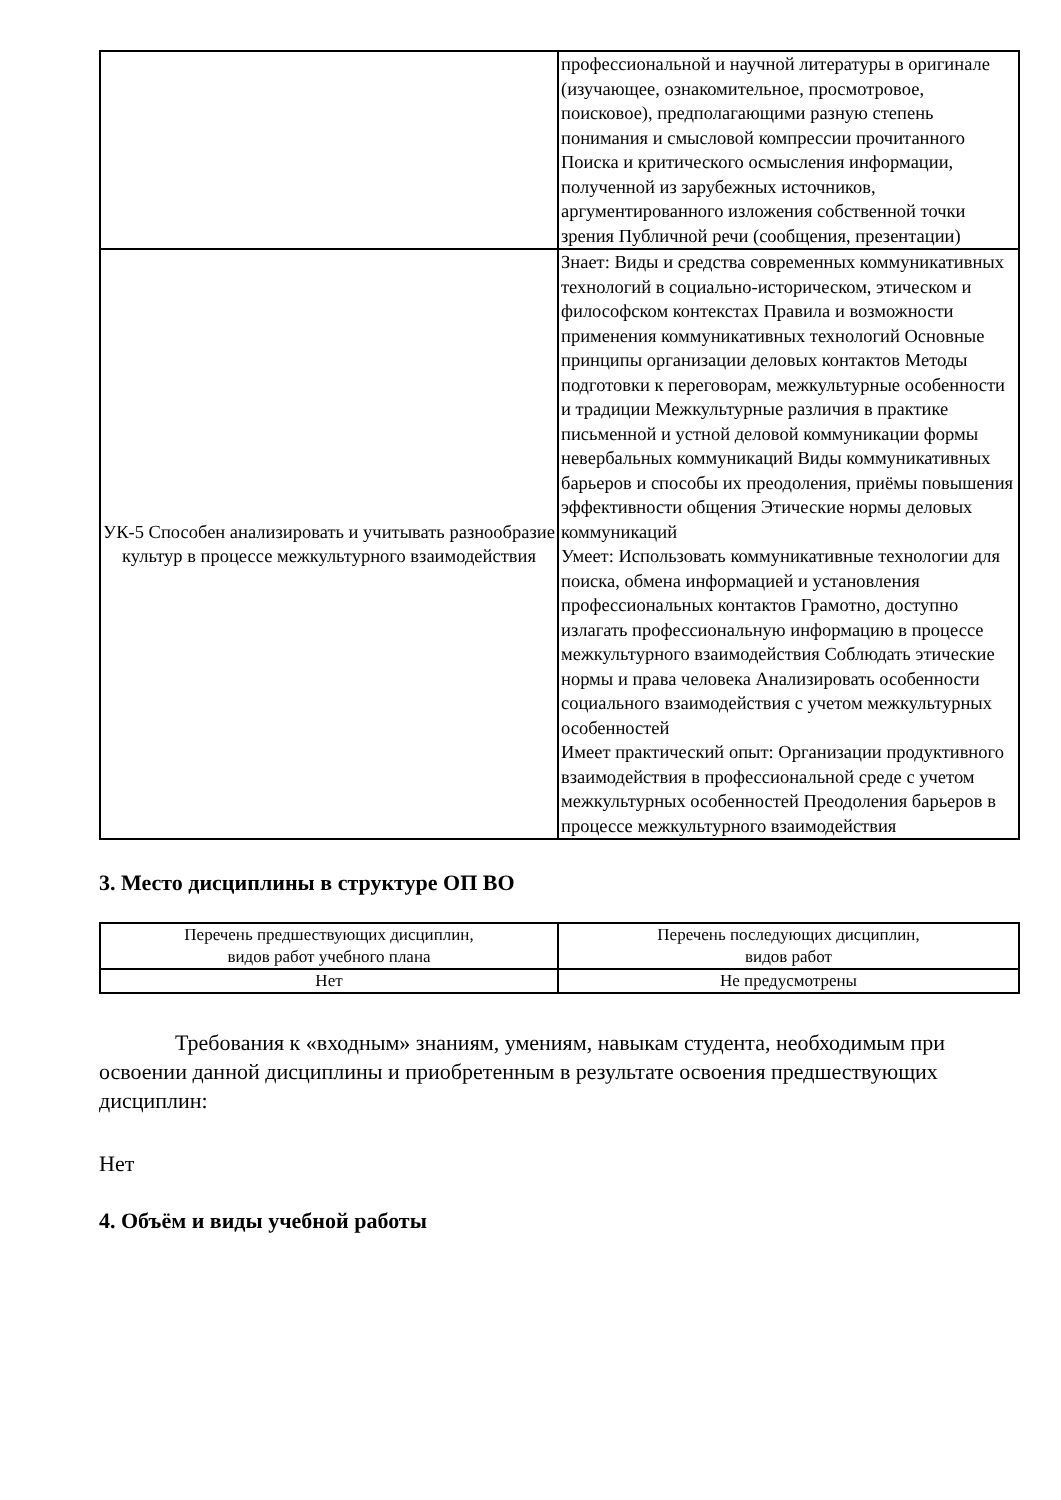| | профессиональной и научной литературы в оригинале (изучающее, ознакомительное, просмотровое, поисковое), предполагающими разную степень понимания и смысловой компрессии прочитанного Поиска и критического осмысления информации, полученной из зарубежных источников, аргументированного изложения собственной точки зрения Публичной речи (сообщения, презентации) |
| УК-5 Способен анализировать и учитывать разнообразие культур в процессе межкультурного взаимодействия | Знает: Виды и средства современных коммуникативных технологий в социально-историческом, этическом и философском контекстах Правила и возможности применения коммуникативных технологий Основные принципы организации деловых контактов Методы подготовки к переговорам, межкультурные особенности и традиции Межкультурные различия в практике письменной и устной деловой коммуникации формы невербальных коммуникаций Виды коммуникативных барьеров и способы их преодоления, приёмы повышения эффективности общения Этические нормы деловых коммуникаций Умеет: Использовать коммуникативные технологии для поиска, обмена информацией и установления профессиональных контактов Грамотно, доступно излагать профессиональную информацию в процессе межкультурного взаимодействия Соблюдать этические нормы и права человека Анализировать особенности социального взаимодействия с учетом межкультурных особенностей Имеет практический опыт: Организации продуктивного взаимодействия в профессиональной среде с учетом межкультурных особенностей Преодоления барьеров в процессе межкультурного взаимодействия |
3. Место дисциплины в структуре ОП ВО
| Перечень предшествующих дисциплин, видов работ учебного плана | Перечень последующих дисциплин, видов работ |
| Нет | Не предусмотрены |
Требования к «входным» знаниям, умениям, навыкам студента, необходимым при освоении данной дисциплины и приобретенным в результате освоения предшествующих дисциплин:
Нет
4. Объём и виды учебной работы